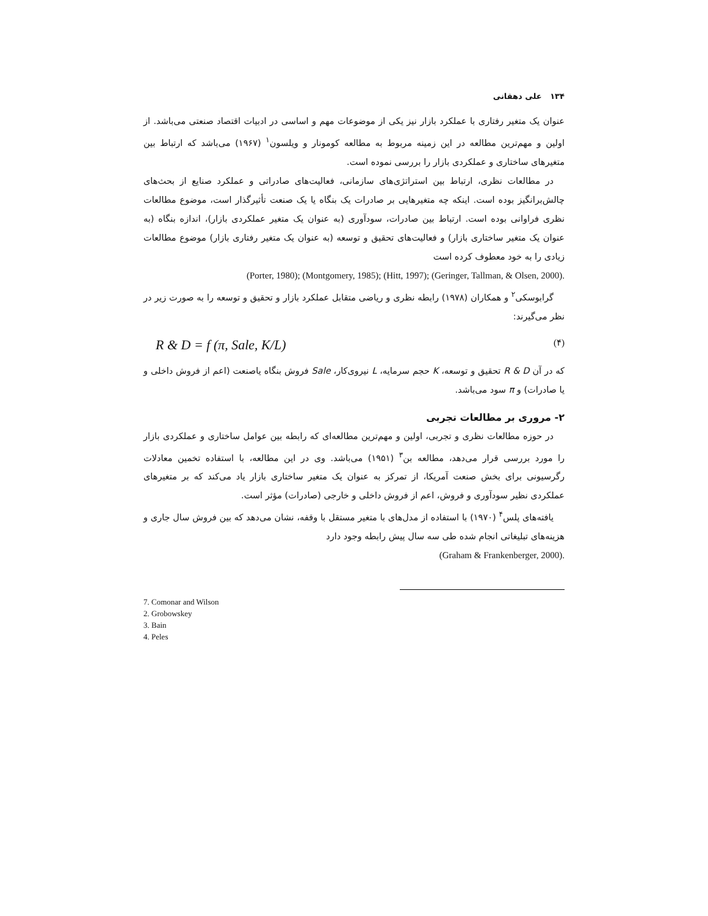۱۳۴ علی دهقانی
عنوان یک متغیر رفتاری با عملکرد بازار نیز یکی از موضوعات مهم و اساسی در ادبیات اقتصاد صنعتی می‌باشد. از اولین و مهم‌ترین مطالعه در این زمینه مربوط به مطالعه کومونار و ویلسون<sup>۱</sup> (۱۹۶۷) می‌باشد که ارتباط بین متغیرهای ساختاری و عملکردی بازار را بررسی نموده است.
در مطالعات نظری، ارتباط بین استراتژی‌های سازمانی، فعالیت‌های صادراتی و عملکرد صنایع از بحث‌های چالش‌برانگیز بوده است. اینکه چه متغیرهایی بر صادرات یک بنگاه یا یک صنعت تأثیرگذار است، موضوع مطالعات نظری فراوانی بوده است. ارتباط بین صادرات، سودآوری (به عنوان یک متغیر عملکردی بازار)، اندازه بنگاه (به عنوان یک متغیر ساختاری بازار) و فعالیت‌های تحقیق و توسعه (به عنوان یک متغیر رفتاری بازار) موضوع مطالعات زیادی را به خود معطوف کرده است
(Porter, 1980); (Montgomery, 1985); (Hitt, 1997); (Geringer, Tallman, & Olsen, 2000).
گرابوسکی<sup>۲</sup> و همکاران (۱۹۷۸) رابطه نظری و ریاضی متقابل عملکرد بازار و تحقیق و توسعه را به صورت زیر در نظر می‌گیرند:
R & D = f (π, Sale, K/L) (۴)
که در آن R & D تحقیق و توسعه، K حجم سرمایه، L نیروی‌کار، Sale فروش بنگاه یاصنعت (اعم از فروش داخلی و یا صادرات) و π سود می‌باشد.
۲- مروری بر مطالعات تجربی
در حوزه مطالعات نظری و تجربی، اولین و مهم‌ترین مطالعه‌ای که رابطه بین عوامل ساختاری و عملکردی بازار را مورد بررسی قرار می‌دهد، مطالعه بن<sup>۳</sup> (۱۹۵۱) می‌باشد. وی در این مطالعه، با استفاده تخمین معادلات رگرسیونی برای بخش صنعت آمریکا، از تمرکز به عنوان یک متغیر ساختاری بازار یاد می‌کند که بر متغیرهای عملکردی نظیر سودآوری و فروش، اعم از فروش داخلی و خارجی (صادرات) مؤثر است.
یافته‌های پلس<sup>۴</sup> (۱۹۷۰) با استفاده از مدل‌های با متغیر مستقل با وقفه، نشان می‌دهد که بین فروش سال جاری و هزینه‌های تبلیغاتی انجام شده طی سه سال پیش رابطه وجود دارد
(Graham & Frankenberger, 2000).
7. Comonar and Wilson
2. Grobowskey
3. Bain
4. Peles